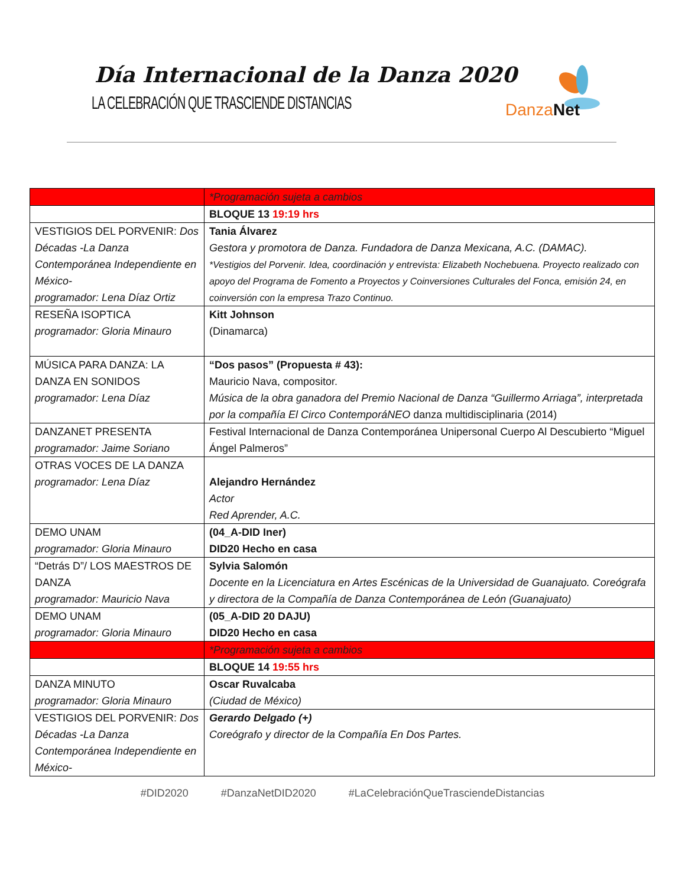Día Internacional de la Danza 2020
LA CELEBRACIÓN QUE TRASCIENDE DISTANCIAS
Danza Net
| | *Programación sujeta a cambios |
| | BLOQUE 13 19:19 hrs |
| VESTIGIOS DEL PORVENIR: Dos Décadas -La Danza Contemporánea Independiente en México- programador: Lena Díaz Ortiz | Tania Álvarez Gestora y promotora de Danza. Fundadora de Danza Mexicana, A.C. (DAMAC). *Vestigios del Porvenir. Idea, coordinación y entrevista: Elizabeth Nochebuena. Proyecto realizado con apoyo del Programa de Fomento a Proyectos y Coinversiones Culturales del Fonca, emisión 24, en coinversión con la empresa Trazo Continuo. |
| RESEÑA ISOPTICA programador: Gloria Minauro | Kitt Johnson (Dinamarca) |
| MÚSICA PARA DANZA: LA DANZA EN SONIDOS programador: Lena Díaz | “Dos pasos” (Propuesta # 43): Mauricio Nava, compositor. Música de la obra ganadora del Premio Nacional de Danza “Guillermo Arriaga”, interpretada por la compañía El Circo ContemporáNEO danza multidisciplinaria (2014) |
| DANZANET PRESENTA programador: Jaime Soriano | Festival Internacional de Danza Contemporánea Unipersonal Cuerpo Al Descubierto “Miguel Ángel Palmeros” |
| OTRAS VOCES DE LA DANZA programador: Lena Díaz | Alejandro Hernández Actor Red Aprender, A.C. |
| DEMO UNAM programador: Gloria Minauro | (04_A-DID Iner) DID20 Hecho en casa |
| “Detrás D”/ LOS MAESTROS DE DANZA programador: Mauricio Nava | Sylvia Salomón Docente en la Licenciatura en Artes Escénicas de la Universidad de Guanajuato. Coreógrafa y directora de la Compañía de Danza Contemporánea de León (Guanajuato) |
| DEMO UNAM programador: Gloria Minauro | (05_A-DID 20 DAJU) DID20 Hecho en casa |
| | *Programación sujeta a cambios |
| | BLOQUE 14 19:55 hrs |
| DANZA MINUTO programador: Gloria Minauro | Oscar Ruvalcaba (Ciudad de México) |
| VESTIGIOS DEL PORVENIR: Dos Décadas -La Danza Contemporánea Independiente en México- | Gerardo Delgado (+) Coreógrafo y director de la Compañía En Dos Partes. |
#DID2020 #DanzaNetDID2020 #LaCelebraciónQueTrasciendeDistancias